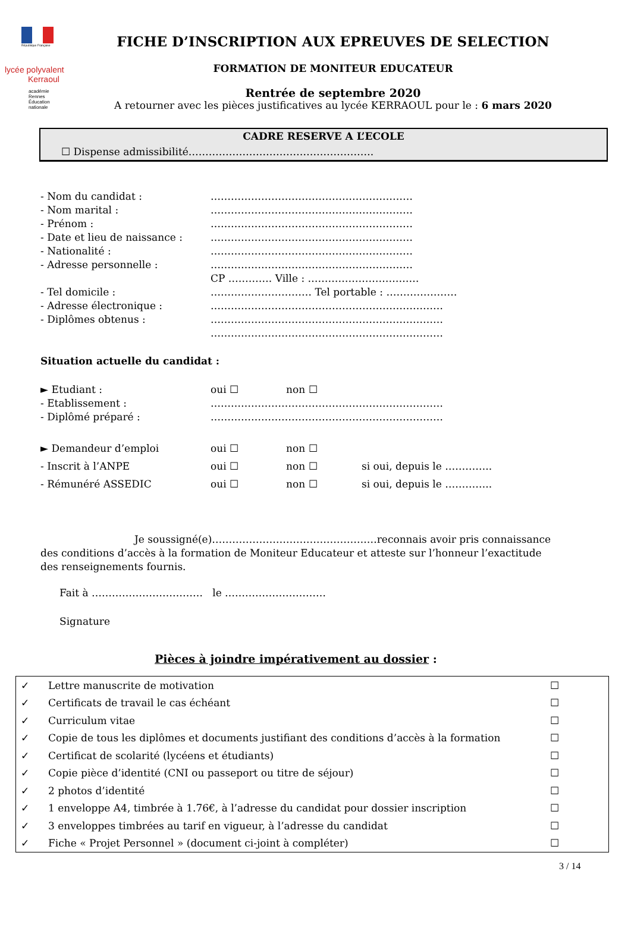République Française
lycée polyvalent
Kerraoul
académie
Rennes
Éducation
nationale
FICHE D’INSCRIPTION AUX EPREUVES DE SELECTION
FORMATION DE MONITEUR EDUCATEUR
Rentrée de septembre 2020
A retourner avec les pièces justificatives au lycée KERRAOUL pour le : 6 mars 2020
CADRE RESERVE A L’ECOLE
☐ Dispense admissibilité……………………………………………….
| - Nom du candidat : | …………………………………………………… |
| - Nom marital : | …………………………………………………… |
| - Prénom : | …………………………………………………… |
| - Date et lieu de naissance : | …………………………………………………… |
| - Nationalité : | …………………………………………………… |
| - Adresse personnelle : | …………………………………………………… |
| | CP …………. Ville : …………………………… |
| - Tel domicile : | ………………………… Tel portable : ………………… |
| - Adresse électronique : | …………………………………………………………… |
| - Diplômes obtenus : | …………………………………………………………… |
| | …………………………………………………………… |
Situation actuelle du candidat :
| ► Etudiant : | oui ☐ | non ☐ | |
| - Etablissement : | …………………………………………………………… | | |
| - Diplômé préparé : | …………………………………………………………… | | |
| ► Demandeur d’emploi | oui ☐ | non ☐ | |
| - Inscrit à l’ANPE | oui ☐ | non ☐ | si oui, depuis le ………….. |
| - Rémunéré ASSEDIC | oui ☐ | non ☐ | si oui, depuis le ………….. |
Je soussigné(e)……………………………………….…reconnais avoir pris connaissance des conditions d’accès à la formation de Moniteur Educateur et atteste sur l’honneur l’exactitude des renseignements fournis.
Fait à …………………………… le …………………………
Signature
Pièces à joindre impérativement au dossier :
| ✓ | Lettre manuscrite de motivation | ☐ |
| ✓ | Certificats de travail le cas échéant | ☐ |
| ✓ | Curriculum vitae | ☐ |
| ✓ | Copie de tous les diplômes et documents justifiant des conditions d’accès à la formation | ☐ |
| ✓ | Certificat de scolarité (lycéens et étudiants) | ☐ |
| ✓ | Copie pièce d’identité (CNI ou passeport ou titre de séjour) | ☐ |
| ✓ | 2 photos d’identité | ☐ |
| ✓ | 1 enveloppe A4, timbrée à 1.76€, à l’adresse du candidat pour dossier inscription | ☐ |
| ✓ | 3 enveloppes timbrées au tarif en vigueur, à l’adresse du candidat | ☐ |
| ✓ | Fiche « Projet Personnel » (document ci-joint à compléter) | ☐ |
3 / 14